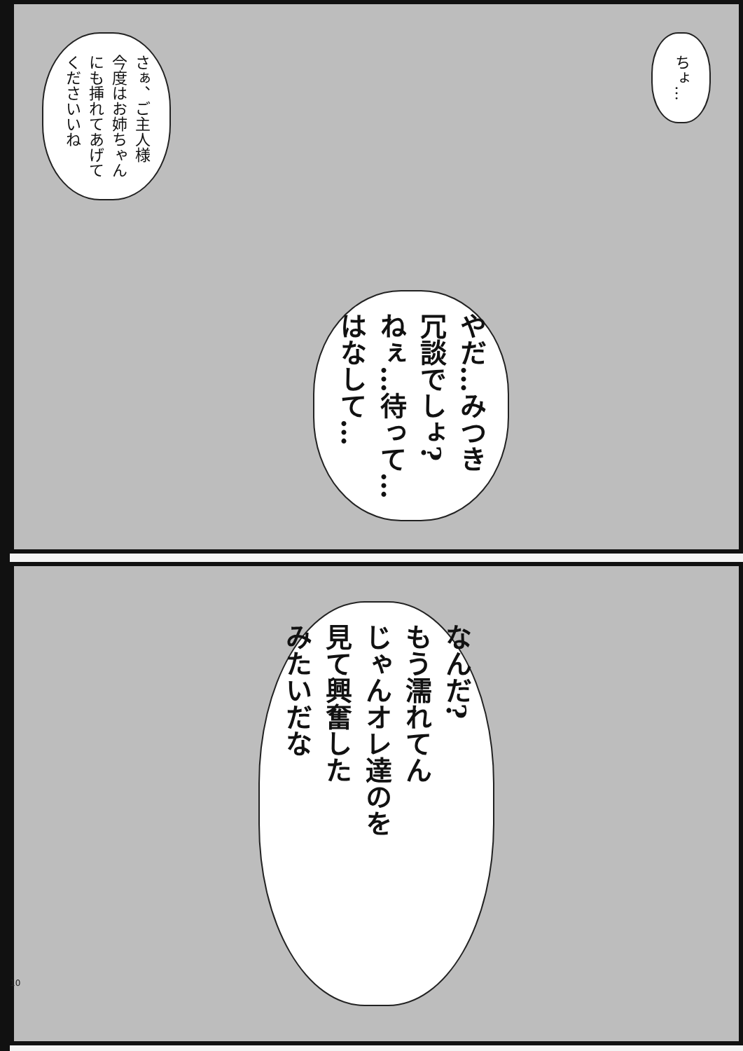ちょ…
やだ…みつき
冗談でしょ?
ねぇ…待って…
はなして…
さぁ、ご主人様
今度はお姉ちゃん
にも挿れてあげて
くださいいね
なんだ?
もう濡れてん
じゃんオレ達のを
見て興奮した
みたいだな
10